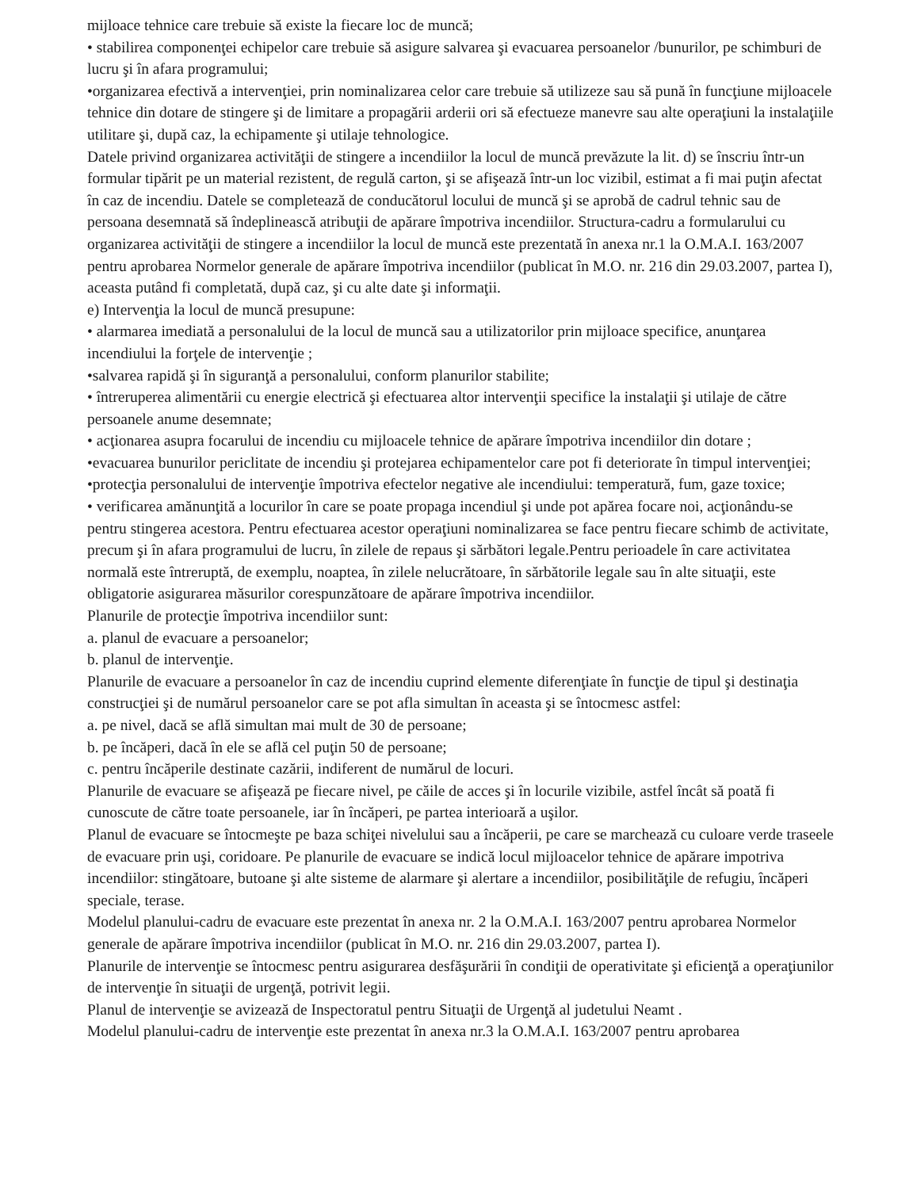mijloace tehnice care trebuie să existe la fiecare loc de muncă;
• stabilirea componenţei echipelor care trebuie să asigure salvarea şi evacuarea persoanelor /bunurilor, pe schimburi de lucru şi în afara programului;
•organizarea efectivă a intervenţiei, prin nominalizarea celor care trebuie să utilizeze sau să pună în funcţiune mijloacele tehnice din dotare de stingere şi de limitare a propagării arderii ori să efectueze manevre sau alte operaţiuni la instalaţiile utilitare şi, după caz, la echipamente şi utilaje tehnologice.
Datele privind organizarea activităţii de stingere a incendiilor la locul de muncă prevăzute la lit. d) se înscriu într-un formular tipărit pe un material rezistent, de regulă carton, şi se afişează într-un loc vizibil, estimat a fi mai puţin afectat în caz de incendiu. Datele se completează de conducătorul locului de muncă şi se aprobă de cadrul tehnic sau de persoana desemnată să îndeplinească atribuţii de apărare împotriva incendiilor. Structura-cadru a formularului cu organizarea activităţii de stingere a incendiilor la locul de muncă este prezentată în anexa nr.1 la O.M.A.I. 163/2007 pentru aprobarea Normelor generale de apărare împotriva incendiilor (publicat în M.O. nr. 216 din 29.03.2007, partea I), aceasta putând fi completată, după caz, şi cu alte date şi informaţii.
e) Intervenţia la locul de muncă presupune:
• alarmarea imediată a personalului de la locul de muncă sau a utilizatorilor prin mijloace specifice, anunţarea incendiului la forţele de intervenţie ;
•salvarea rapidă şi în siguranţă a personalului, conform planurilor stabilite;
• întreruperea alimentării cu energie electrică şi efectuarea altor intervenţii specifice la instalaţii şi utilaje de către persoanele anume desemnate;
• acţionarea asupra focarului de incendiu cu mijloacele tehnice de apărare împotriva incendiilor din dotare ;
•evacuarea bunurilor periclitate de incendiu şi protejarea echipamentelor care pot fi deteriorate în timpul intervenţiei;
•protecţia personalului de intervenţie împotriva efectelor negative ale incendiului: temperatură, fum, gaze toxice;
• verificarea amănunţită a locurilor în care se poate propaga incendiul şi unde pot apărea focare noi, acţionându-se pentru stingerea acestora. Pentru efectuarea acestor operaţiuni nominalizarea se face pentru fiecare schimb de activitate, precum şi în afara programului de lucru, în zilele de repaus şi sărbători legale.Pentru perioadele în care activitatea normală este întreruptă, de exemplu, noaptea, în zilele nelucrătoare, în sărbătorile legale sau în alte situaţii, este obligatorie asigurarea măsurilor corespunzătoare de apărare împotriva incendiilor.
Planurile de protecţie împotriva incendiilor sunt:
a. planul de evacuare a persoanelor;
b. planul de intervenţie.
Planurile de evacuare a persoanelor în caz de incendiu cuprind elemente diferenţiate în funcţie de tipul şi destinaţia construcţiei şi de numărul persoanelor care se pot afla simultan în aceasta şi se întocmesc astfel:
a. pe nivel, dacă se află simultan mai mult de 30 de persoane;
b. pe încăperi, dacă în ele se află cel puţin 50 de persoane;
c. pentru încăperile destinate cazării, indiferent de numărul de locuri.
Planurile de evacuare se afişează pe fiecare nivel, pe căile de acces şi în locurile vizibile, astfel încât să poată fi cunoscute de către toate persoanele, iar în încăperi, pe partea interioară a uşilor.
Planul de evacuare se întocmeşte pe baza schiţei nivelului sau a încăperii, pe care se marchează cu culoare verde traseele de evacuare prin uşi, coridoare. Pe planurile de evacuare se indică locul mijloacelor tehnice de apărare impotriva incendiilor: stingătoare, butoane şi alte sisteme de alarmare şi alertare a incendiilor, posibilităţile de refugiu, încăperi speciale, terase.
Modelul planului-cadru de evacuare este prezentat în anexa nr. 2 la O.M.A.I. 163/2007 pentru aprobarea Normelor generale de apărare împotriva incendiilor (publicat în M.O. nr. 216 din 29.03.2007, partea I).
Planurile de intervenţie se întocmesc pentru asigurarea desfăşurării în condiţii de operativitate şi eficienţă a operaţiunilor de intervenţie în situaţii de urgenţă, potrivit legii.
Planul de intervenţie se avizează de Inspectoratul pentru Situaţii de Urgenţă al judetului Neamt .
Modelul planului-cadru de intervenţie este prezentat în anexa nr.3 la O.M.A.I. 163/2007 pentru aprobarea